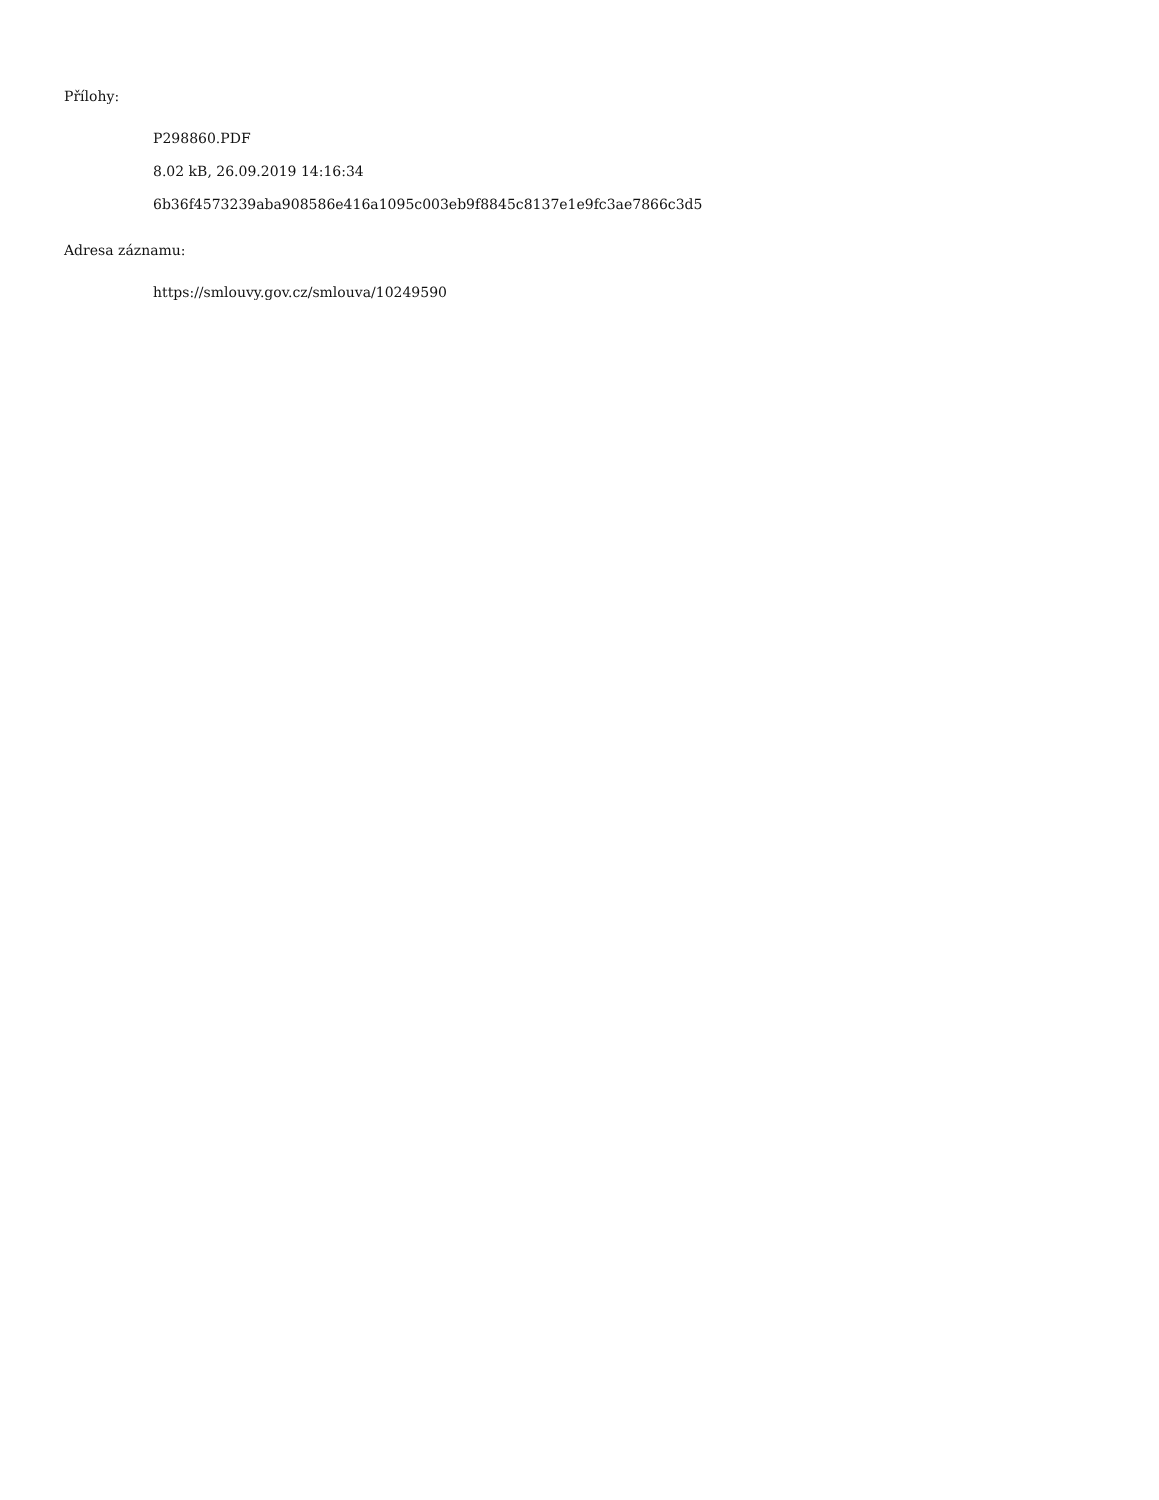Přílohy:
P298860.PDF
8.02 kB, 26.09.2019 14:16:34
6b36f4573239aba908586e416a1095c003eb9f8845c8137e1e9fc3ae7866c3d5
Adresa záznamu:
https://smlouvy.gov.cz/smlouva/10249590